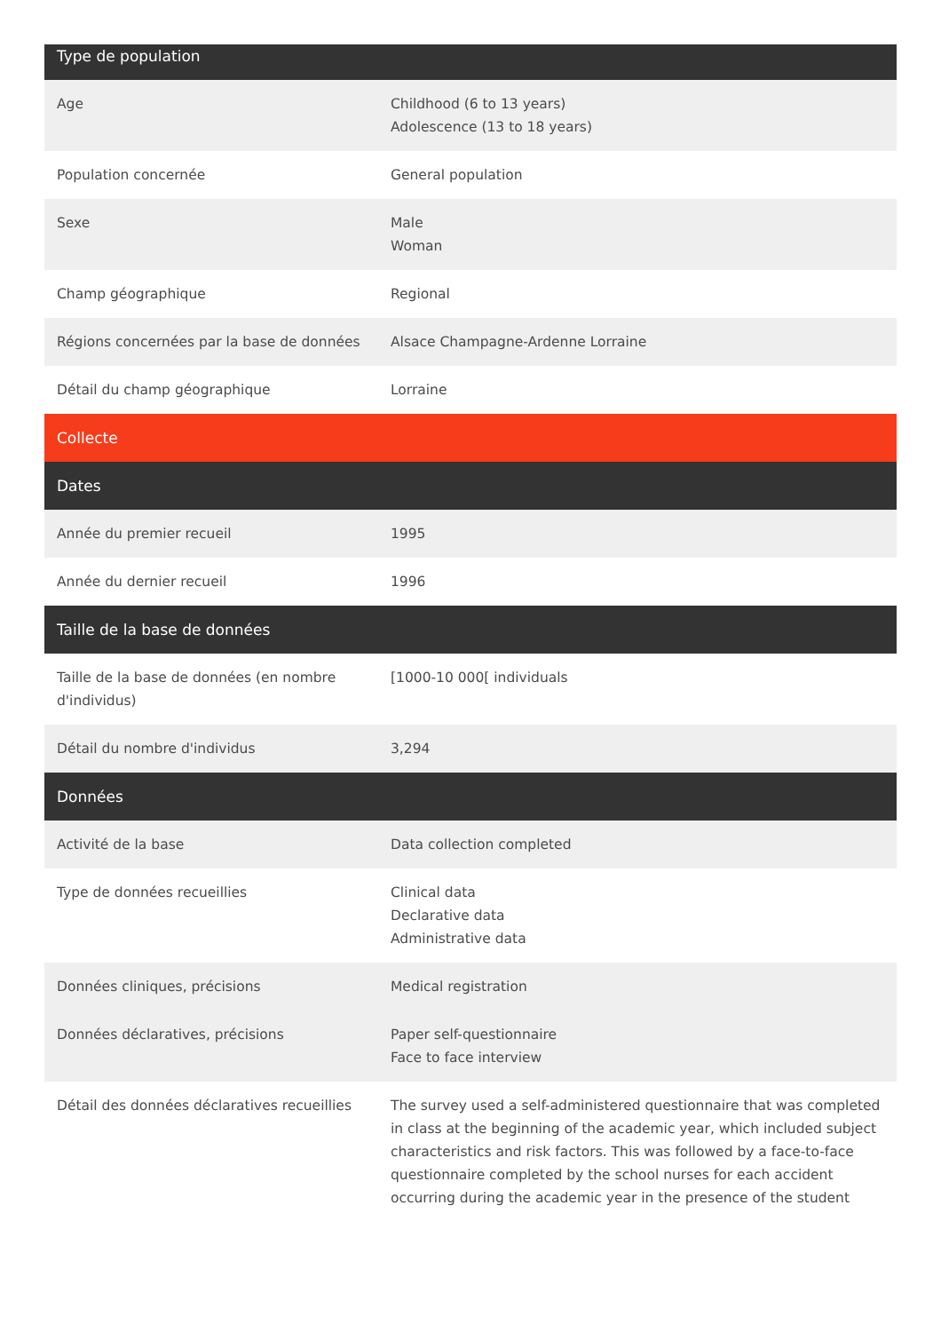| Type de population | |
| --- | --- |
| Age | Childhood (6 to 13 years) Adolescence (13 to 18 years) |
| Population concernée | General population |
| Sexe | Male Woman |
| Champ géographique | Regional |
| Régions concernées par la base de données | Alsace Champagne-Ardenne Lorraine |
| Détail du champ géographique | Lorraine |
| Collecte | |
| Dates | |
| Année du premier recueil | 1995 |
| Année du dernier recueil | 1996 |
| Taille de la base de données | |
| Taille de la base de données (en nombre d'individus) | [1000-10 000[ individuals |
| Détail du nombre d'individus | 3,294 |
| Données | |
| Activité de la base | Data collection completed |
| Type de données recueillies | Clinical data Declarative data Administrative data |
| Données cliniques, précisions | Medical registration |
| Données déclaratives, précisions | Paper self-questionnaire Face to face interview |
| Détail des données déclaratives recueillies | The survey used a self-administered questionnaire that was completed in class at the beginning of the academic year, which included subject characteristics and risk factors. This was followed by a face-to-face questionnaire completed by the school nurses for each accident occurring during the academic year in the presence of the student |